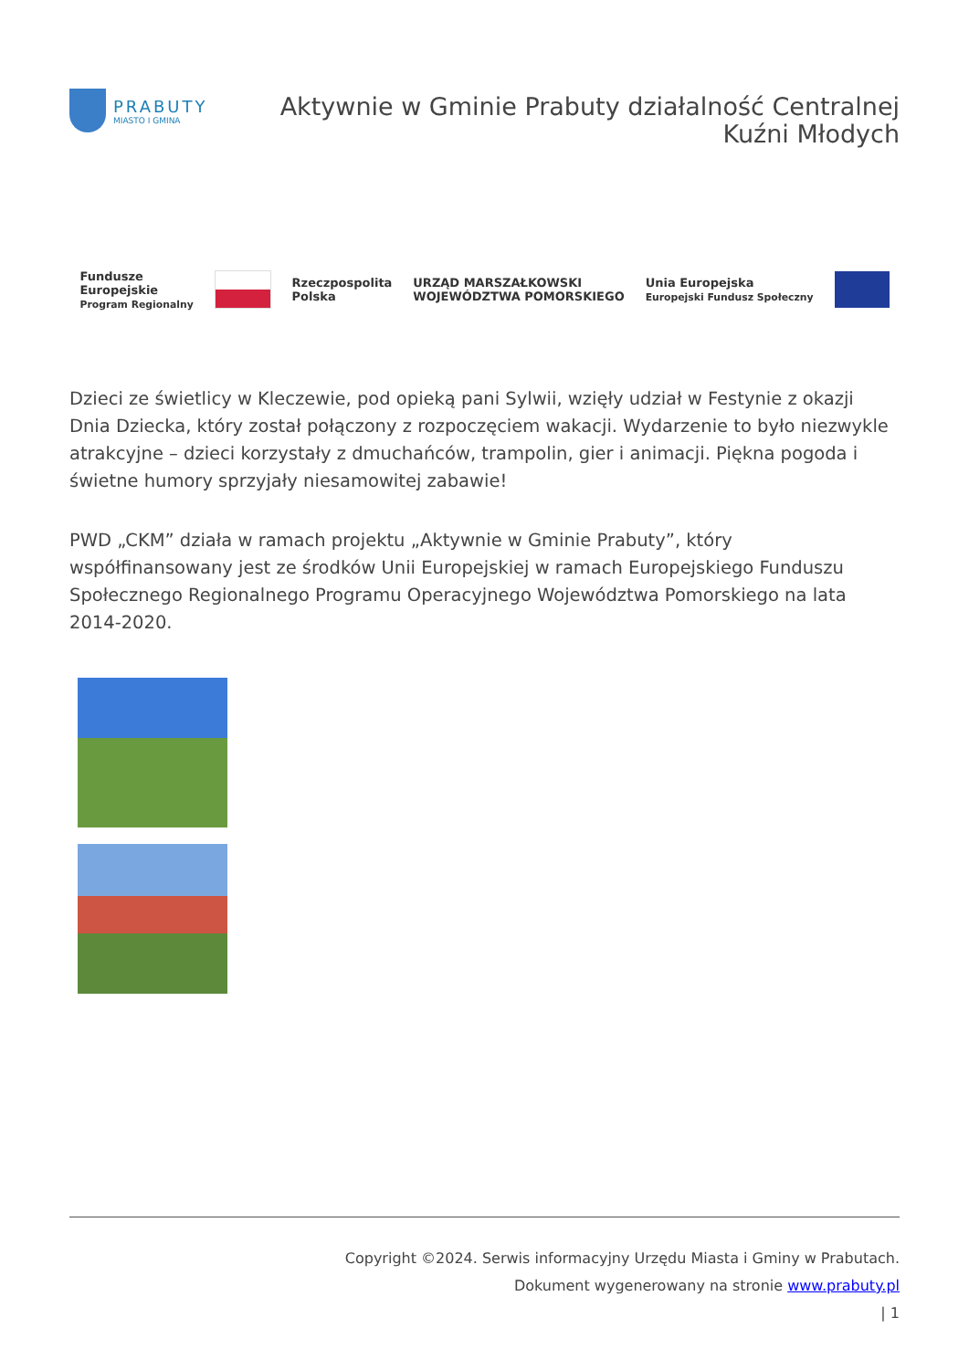PRABUTY
MIASTO I GMINA
Aktywnie w Gminie Prabuty działalność Centralnej
Kuźni Młodych
Fundusze
Europejskie
Program Regionalny
Rzeczpospolita
Polska
URZĄD MARSZAŁKOWSKI
WOJEWÓDZTWA POMORSKIEGO
Unia Europejska
Europejski Fundusz Społeczny
Dzieci ze świetlicy w Kleczewie, pod opieką pani Sylwii, wzięły udział w Festynie z okazji Dnia Dziecka, który został połączony z rozpoczęciem wakacji. Wydarzenie to było niezwykle atrakcyjne – dzieci korzystały z dmuchańców, trampolin, gier i animacji. Piękna pogoda i świetne humory sprzyjały niesamowitej zabawie!
PWD „CKM” działa w ramach projektu „Aktywnie w Gminie Prabuty”, który współfinansowany jest ze środków Unii Europejskiej w ramach Europejskiego Funduszu Społecznego Regionalnego Programu Operacyjnego Województwa Pomorskiego na lata 2014-2020.
Copyright ©2024. Serwis informacyjny Urzędu Miasta i Gminy w Prabutach.
Dokument wygenerowany na stronie www.prabuty.pl
| 1